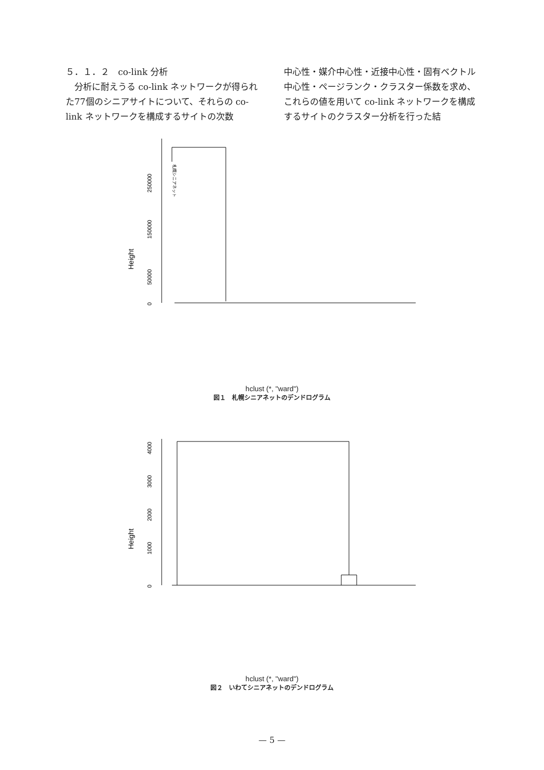５．１．２　co-link 分析
　分析に耐えうる co-link ネットワークが得られた77個のシニアサイトについて、それらの co-link ネットワークを構成するサイトの次数
中心性・媒介中心性・近接中心性・固有ベクトル中心性・ページランク・クラスター係数を求め、これらの値を用いて co-link ネットワークを構成するサイトのクラスター分析を行った結
0
50000
150000
250000
Height
札幌シニアネット
hclust (*, "ward")
図１　札幌シニアネットのデンドログラム
0
1000
2000
3000
4000
Height
hclust (*, "ward")
図２　いわてシニアネットのデンドログラム
— 5 —